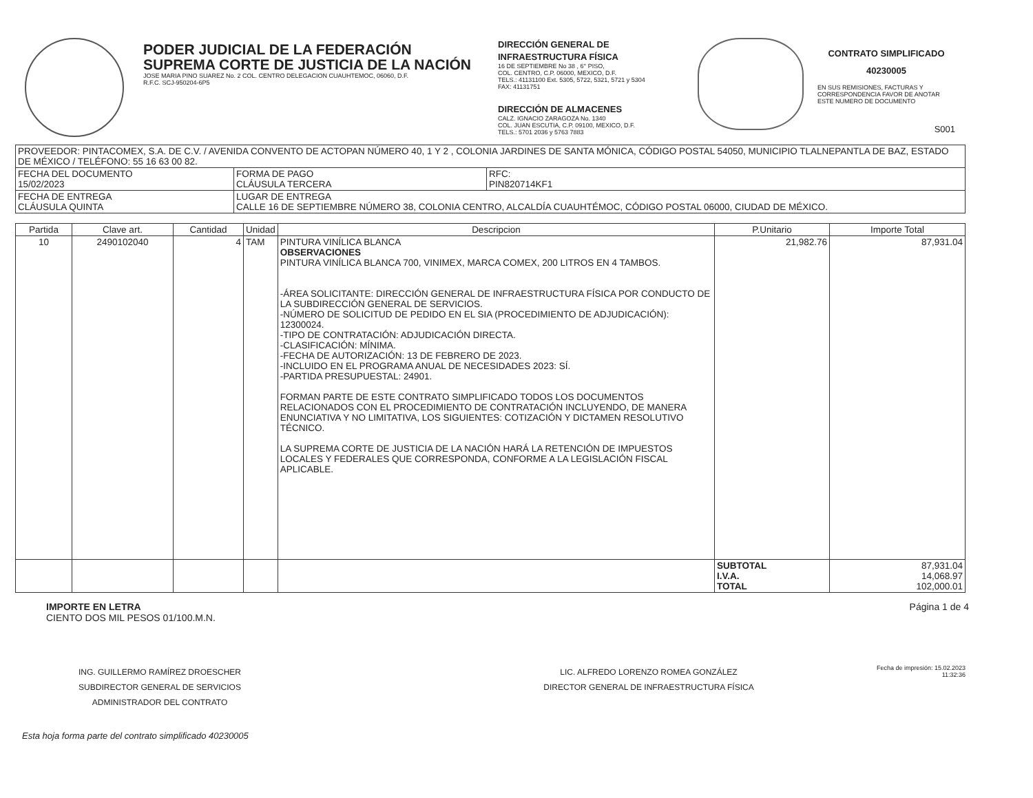PODER JUDICIAL DE LA FEDERACIÓN
SUPREMA CORTE DE JUSTICIA DE LA NACIÓN
JOSE MARIA PINO SUAREZ No. 2 COL. CENTRO DELEGACION CUAUHTEMOC, 06060, D.F.
R.F.C. SCJ-950204-6P5
DIRECCIÓN GENERAL DE
INFRAESTRUCTURA FÍSICA
16 DE SEPTIEMBRE No 38 , 6° PISO,
COL. CENTRO, C.P. 06000, MEXICO, D.F.
TELS.: 41131100 Ext. 5305, 5722, 5321, 5721 y 5304
FAX: 41131751
DIRECCIÓN DE ALMACENES
CALZ. IGNACIO ZARAGOZA No. 1340
COL. JUAN ESCUTIA, C.P. 09100, MEXICO, D.F.
TELS.: 5701 2036 y 5763 7883
CONTRATO SIMPLIFICADO
40230005
EN SUS REMISIONES, FACTURAS Y CORRESPONDENCIA FAVOR DE ANOTAR ESTE NUMERO DE DOCUMENTO
S001
| PROVEEDOR: PINTACOMEX, S.A. DE C.V. / AVENIDA CONVENTO DE ACTOPAN NÚMERO 40, 1 Y 2 , COLONIA JARDINES DE SANTA MÓNICA, CÓDIGO POSTAL 54050, MUNICIPIO TLALNEPANTLA DE BAZ, ESTADO DE MÉXICO / TELÉFONO: 55 16 63 00 82. | | |
| FECHA DEL DOCUMENTO 15/02/2023 | FORMA DE PAGO CLÁUSULA TERCERA | RFC: PIN820714KF1 |
| FECHA DE ENTREGA CLÁUSULA QUINTA | LUGAR DE ENTREGA CALLE 16 DE SEPTIEMBRE NÚMERO 38, COLONIA CENTRO, ALCALDÍA CUAUHTÉMOC, CÓDIGO POSTAL 06000, CIUDAD DE MÉXICO. | |
| Partida | Clave art. | Cantidad | Unidad | Descripcion | P.Unitario | Importe Total |
| --- | --- | --- | --- | --- | --- | --- |
| 10 | 2490102040 | 4 | TAM | PINTURA VINÍLICA BLANCA OBSERVACIONES PINTURA VINÍLICA BLANCA 700, VINIMEX, MARCA COMEX, 200 LITROS EN 4 TAMBOS. -ÁREA SOLICITANTE: DIRECCIÓN GENERAL DE INFRAESTRUCTURA FÍSICA POR CONDUCTO DE LA SUBDIRECCIÓN GENERAL DE SERVICIOS. -NÚMERO DE SOLICITUD DE PEDIDO EN EL SIA (PROCEDIMIENTO DE ADJUDICACIÓN): 12300024. -TIPO DE CONTRATACIÓN: ADJUDICACIÓN DIRECTA. -CLASIFICACIÓN: MÍNIMA. -FECHA DE AUTORIZACIÓN: 13 DE FEBRERO DE 2023. -INCLUIDO EN EL PROGRAMA ANUAL DE NECESIDADES 2023: SÍ. -PARTIDA PRESUPUESTAL: 24901. FORMAN PARTE DE ESTE CONTRATO SIMPLIFICADO TODOS LOS DOCUMENTOS RELACIONADOS CON EL PROCEDIMIENTO DE CONTRATACIÓN INCLUYENDO, DE MANERA ENUNCIATIVA Y NO LIMITATIVA, LOS SIGUIENTES: COTIZACIÓN Y DICTAMEN RESOLUTIVO TÉCNICO. LA SUPREMA CORTE DE JUSTICIA DE LA NACIÓN HARÁ LA RETENCIÓN DE IMPUESTOS LOCALES Y FEDERALES QUE CORRESPONDA, CONFORME A LA LEGISLACIÓN FISCAL APLICABLE. | 21,982.76 | 87,931.04 |
| | | | | | SUBTOTAL I.V.A. TOTAL | 87,931.04 14,068.97 102,000.01 |
IMPORTE EN LETRA
CIENTO DOS MIL PESOS 01/100.M.N.
Página 1 de 4
ING. GUILLERMO RAMÍREZ DROESCHER
SUBDIRECTOR GENERAL DE SERVICIOS
ADMINISTRADOR DEL CONTRATO
LIC. ALFREDO LORENZO ROMEA GONZÁLEZ
DIRECTOR GENERAL DE INFRAESTRUCTURA FÍSICA
Fecha de impresión: 15.02.2023
11:32:36
Esta hoja forma parte del contrato simplificado 40230005